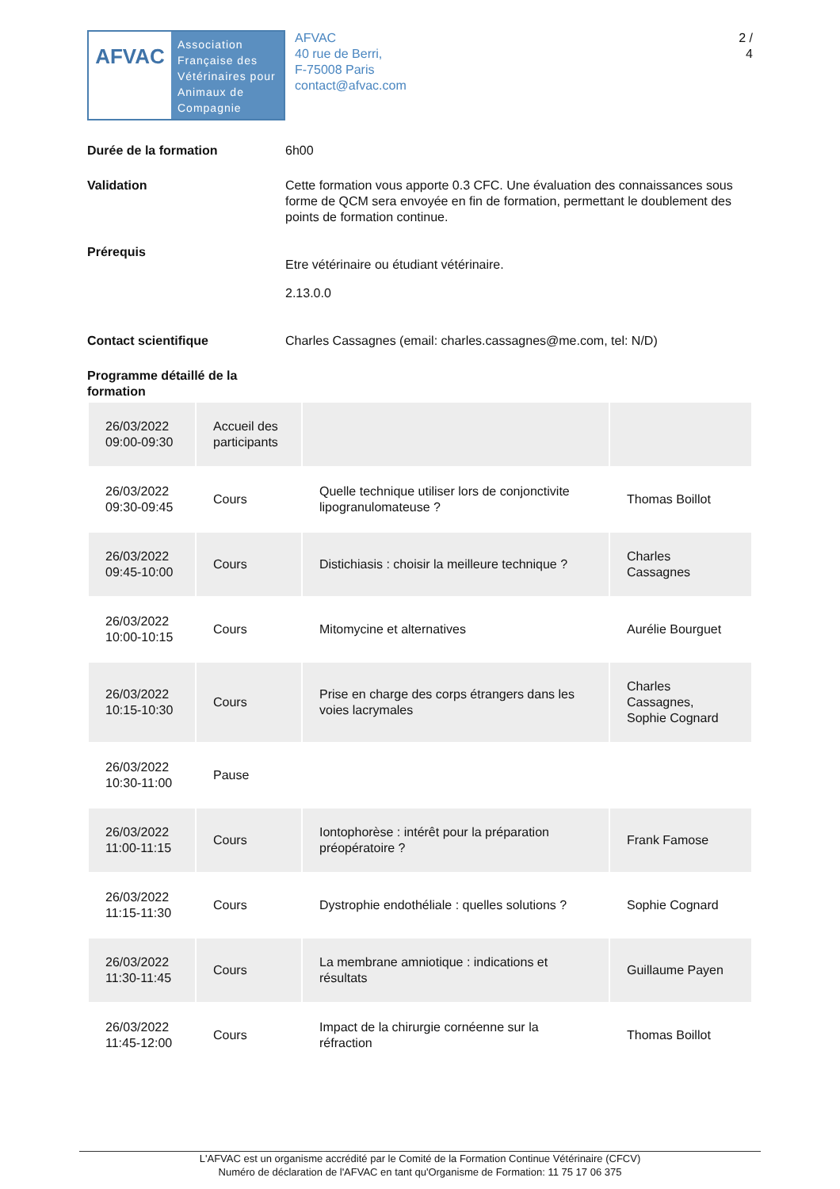AFVAC
Association
Française des
Vétérinaires pour
Animaux de
Compagnie
AFVAC
40 rue de Berri,
F-75008 Paris
contact@afvac.com
2 /
4
Durée de la formation 6h00
Validation Cette formation vous apporte 0.3 CFC. Une évaluation des connaissances sous forme de QCM sera envoyée en fin de formation, permettant le doublement des points de formation continue.
Prérequis
Etre vétérinaire ou étudiant vétérinaire.
2.13.0.0
Contact scientifique Charles Cassagnes (email: charles.cassagnes@me.com, tel: N/D)
Programme détaillé de la formation
| 26/03/2022 09:00-09:30 | Accueil des participants | | |
| 26/03/2022 09:30-09:45 | Cours | Quelle technique utiliser lors de conjonctivite lipogranulomateuse ? | Thomas Boillot |
| 26/03/2022 09:45-10:00 | Cours | Distichiasis : choisir la meilleure technique ? | Charles Cassagnes |
| 26/03/2022 10:00-10:15 | Cours | Mitomycine et alternatives | Aurélie Bourguet |
| 26/03/2022 10:15-10:30 | Cours | Prise en charge des corps étrangers dans les voies lacrymales | Charles Cassagnes, Sophie Cognard |
| 26/03/2022 10:30-11:00 | Pause | | |
| 26/03/2022 11:00-11:15 | Cours | Iontophorèse : intérêt pour la préparation préopératoire ? | Frank Famose |
| 26/03/2022 11:15-11:30 | Cours | Dystrophie endothéliale : quelles solutions ? | Sophie Cognard |
| 26/03/2022 11:30-11:45 | Cours | La membrane amniotique : indications et résultats | Guillaume Payen |
| 26/03/2022 11:45-12:00 | Cours | Impact de la chirurgie cornéenne sur la réfraction | Thomas Boillot |
L'AFVAC est un organisme accrédité par le Comité de la Formation Continue Vétérinaire (CFCV)
Numéro de déclaration de l'AFVAC en tant qu'Organisme de Formation: 11 75 17 06 375